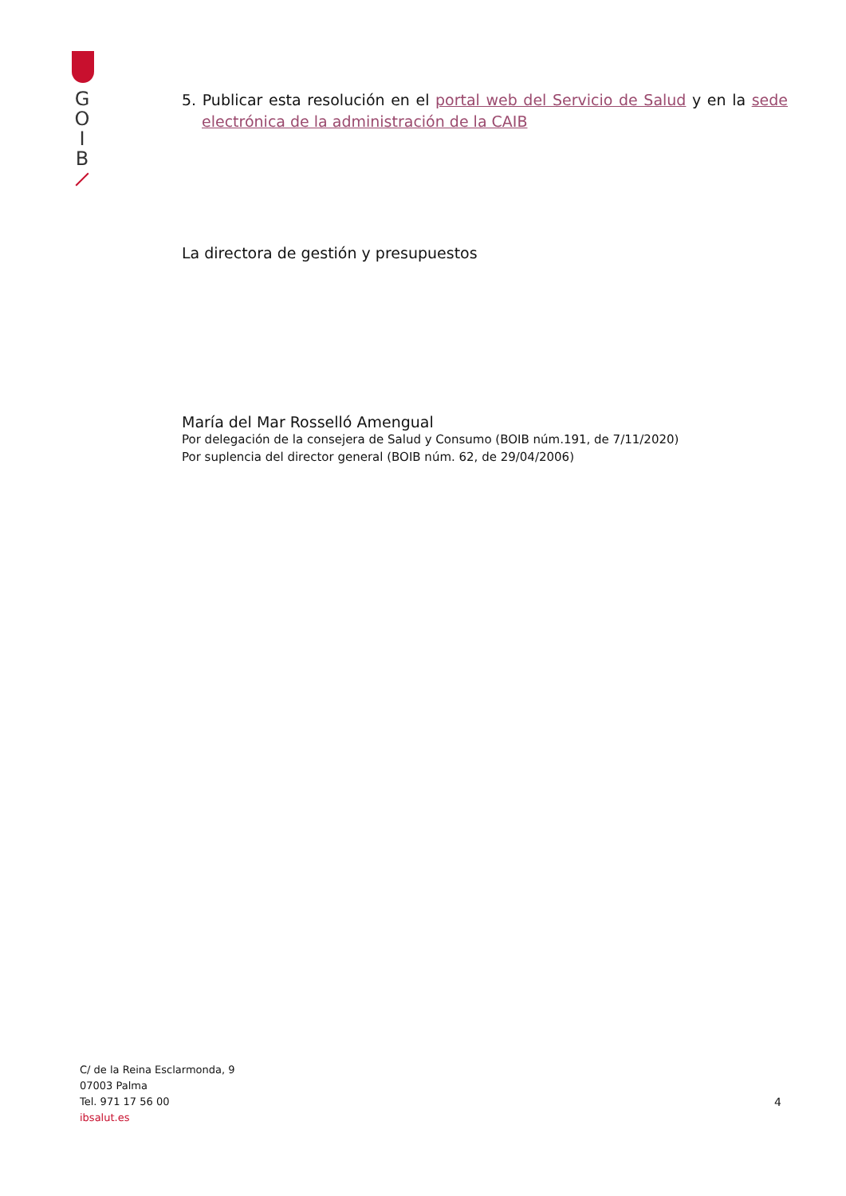G
O
I
B
5. Publicar esta resolución en el portal web del Servicio de Salud y en la sede electrónica de la administración de la CAIB
La directora de gestión y presupuestos
María del Mar Rosselló Amengual
Por delegación de la consejera de Salud y Consumo (BOIB núm.191, de 7/11/2020)
Por suplencia del director general (BOIB núm. 62, de 29/04/2006)
C/ de la Reina Esclarmonda, 9
07003 Palma
Tel. 971 17 56 00
ibsalut.es
4